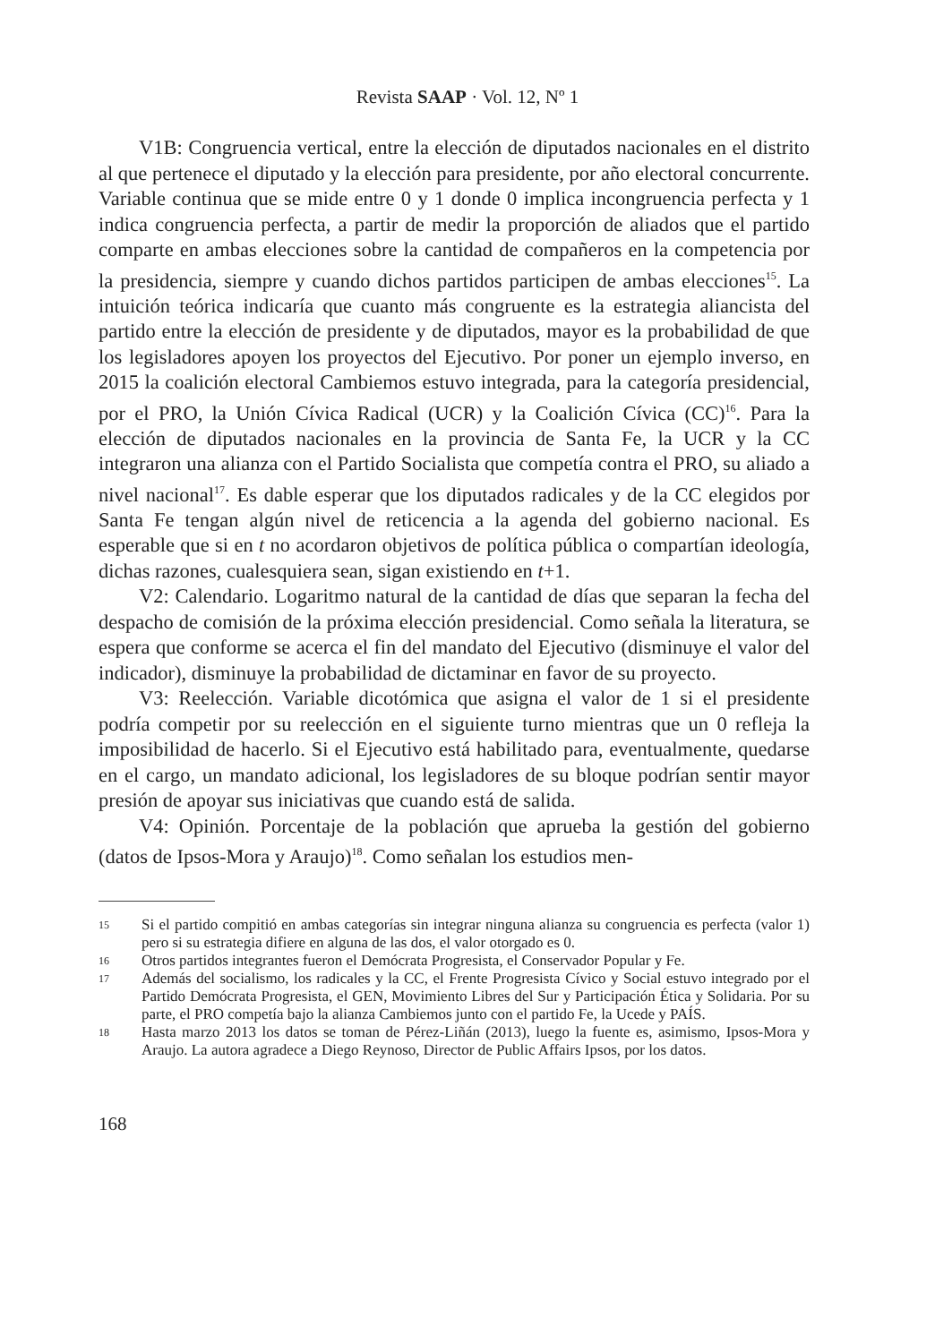Revista SAAP · Vol. 12, Nº 1
V1B: Congruencia vertical, entre la elección de diputados nacionales en el distrito al que pertenece el diputado y la elección para presidente, por año electoral concurrente. Variable continua que se mide entre 0 y 1 donde 0 implica incongruencia perfecta y 1 indica congruencia perfecta, a partir de medir la proporción de aliados que el partido comparte en ambas elecciones sobre la cantidad de compañeros en la competencia por la presidencia, siempre y cuando dichos partidos participen de ambas elecciones<sup>15</sup>. La intuición teórica indicaría que cuanto más congruente es la estrategia aliancista del partido entre la elección de presidente y de diputados, mayor es la probabilidad de que los legisladores apoyen los proyectos del Ejecutivo. Por poner un ejemplo inverso, en 2015 la coalición electoral Cambiemos estuvo integrada, para la categoría presidencial, por el PRO, la Unión Cívica Radical (UCR) y la Coalición Cívica (CC)<sup>16</sup>. Para la elección de diputados nacionales en la provincia de Santa Fe, la UCR y la CC integraron una alianza con el Partido Socialista que competía contra el PRO, su aliado a nivel nacional<sup>17</sup>. Es dable esperar que los diputados radicales y de la CC elegidos por Santa Fe tengan algún nivel de reticencia a la agenda del gobierno nacional. Es esperable que si en t no acordaron objetivos de política pública o compartían ideología, dichas razones, cualesquiera sean, sigan existiendo en t+1.
V2: Calendario. Logaritmo natural de la cantidad de días que separan la fecha del despacho de comisión de la próxima elección presidencial. Como señala la literatura, se espera que conforme se acerca el fin del mandato del Ejecutivo (disminuye el valor del indicador), disminuye la probabilidad de dictaminar en favor de su proyecto.
V3: Reelección. Variable dicotómica que asigna el valor de 1 si el presidente podría competir por su reelección en el siguiente turno mientras que un 0 refleja la imposibilidad de hacerlo. Si el Ejecutivo está habilitado para, eventualmente, quedarse en el cargo, un mandato adicional, los legisladores de su bloque podrían sentir mayor presión de apoyar sus iniciativas que cuando está de salida.
V4: Opinión. Porcentaje de la población que aprueba la gestión del gobierno (datos de Ipsos-Mora y Araujo)<sup>18</sup>. Como señalan los estudios men-
15 Si el partido compitió en ambas categorías sin integrar ninguna alianza su congruencia es perfecta (valor 1) pero si su estrategia difiere en alguna de las dos, el valor otorgado es 0.
16 Otros partidos integrantes fueron el Demócrata Progresista, el Conservador Popular y Fe.
17 Además del socialismo, los radicales y la CC, el Frente Progresista Cívico y Social estuvo integrado por el Partido Demócrata Progresista, el GEN, Movimiento Libres del Sur y Participación Ética y Solidaria. Por su parte, el PRO competía bajo la alianza Cambiemos junto con el partido Fe, la Ucede y PAÍS.
18 Hasta marzo 2013 los datos se toman de Pérez-Liñán (2013), luego la fuente es, asimismo, Ipsos-Mora y Araujo. La autora agradece a Diego Reynoso, Director de Public Affairs Ipsos, por los datos.
168